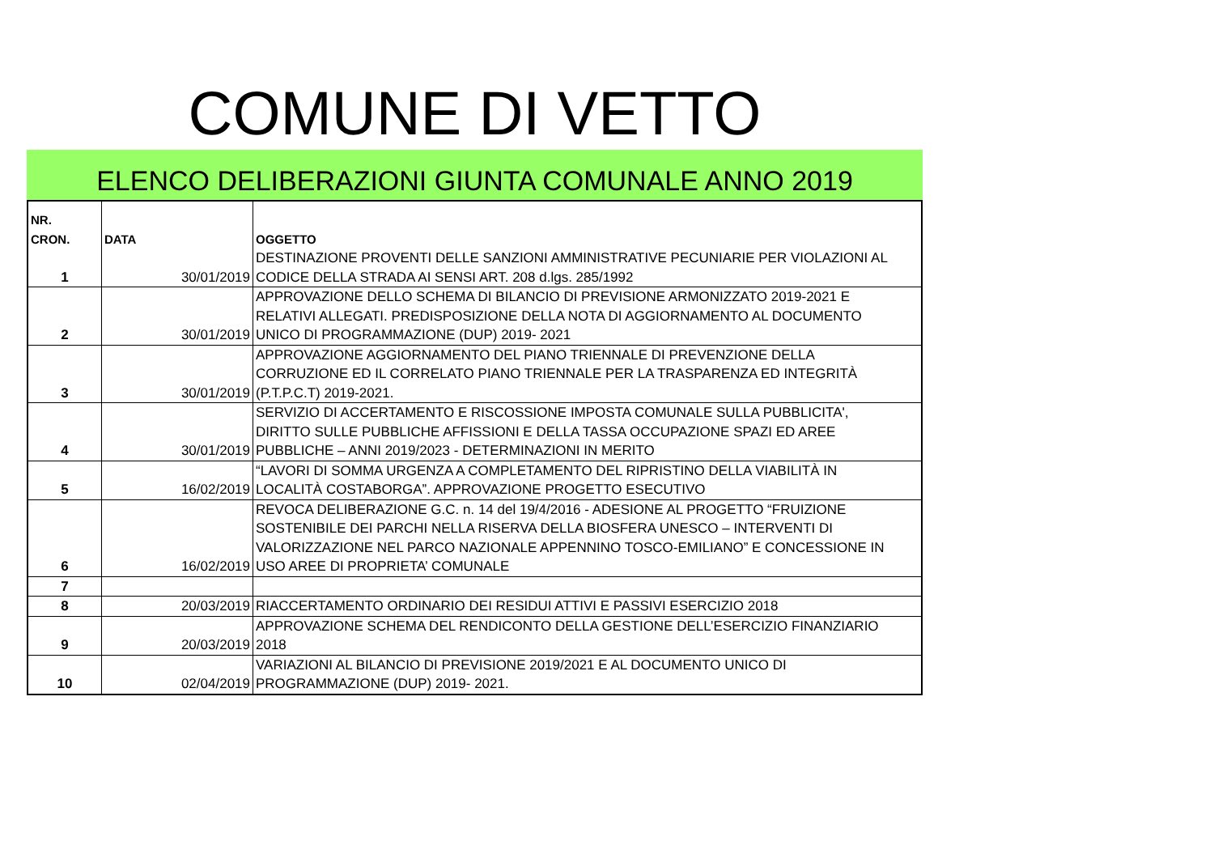COMUNE DI VETTO
ELENCO DELIBERAZIONI GIUNTA COMUNALE ANNO 2019
| NR. CRON. | DATA | OGGETTO |
| --- | --- | --- |
| 1 | 30/01/2019 | DESTINAZIONE PROVENTI DELLE SANZIONI AMMINISTRATIVE PECUNIARIE PER VIOLAZIONI AL CODICE DELLA STRADA AI SENSI ART. 208 d.lgs. 285/1992 |
| 2 | 30/01/2019 | APPROVAZIONE DELLO SCHEMA DI BILANCIO DI PREVISIONE ARMONIZZATO 2019-2021 E RELATIVI ALLEGATI. PREDISPOSIZIONE DELLA NOTA DI AGGIORNAMENTO AL DOCUMENTO UNICO DI PROGRAMMAZIONE (DUP) 2019- 2021 |
| 3 | 30/01/2019 | APPROVAZIONE AGGIORNAMENTO DEL PIANO TRIENNALE DI PREVENZIONE DELLA CORRUZIONE ED IL CORRELATO PIANO TRIENNALE PER LA TRASPARENZA ED INTEGRITÀ (P.T.P.C.T) 2019-2021. |
| 4 | 30/01/2019 | SERVIZIO DI ACCERTAMENTO E RISCOSSIONE IMPOSTA COMUNALE SULLA PUBBLICITA', DIRITTO SULLE PUBBLICHE AFFISSIONI E DELLA TASSA OCCUPAZIONE SPAZI ED AREE PUBBLICHE – ANNI 2019/2023 - DETERMINAZIONI IN MERITO |
| 5 | 16/02/2019 | “LAVORI DI SOMMA URGENZA A COMPLETAMENTO DEL RIPRISTINO DELLA VIABILITÀ IN LOCALITÀ COSTABORGA”. APPROVAZIONE PROGETTO ESECUTIVO |
| 6 | 16/02/2019 | REVOCA DELIBERAZIONE G.C. n. 14 del 19/4/2016 - ADESIONE AL PROGETTO “FRUIZIONE SOSTENIBILE DEI PARCHI NELLA RISERVA DELLA BIOSFERA UNESCO – INTERVENTI DI VALORIZZAZIONE NEL PARCO NAZIONALE APPENNINO TOSCO-EMILIANO” E CONCESSIONE IN USO AREE DI PROPRIETA’ COMUNALE |
| 7 | | |
| 8 | 20/03/2019 | RIACCERTAMENTO ORDINARIO DEI RESIDUI ATTIVI E PASSIVI ESERCIZIO 2018 |
| 9 | 20/03/2019 | APPROVAZIONE SCHEMA DEL RENDICONTO DELLA GESTIONE DELL’ESERCIZIO FINANZIARIO 2018 |
| 10 | 02/04/2019 | VARIAZIONI AL BILANCIO DI PREVISIONE 2019/2021 E AL DOCUMENTO UNICO DI PROGRAMMAZIONE (DUP) 2019- 2021. |